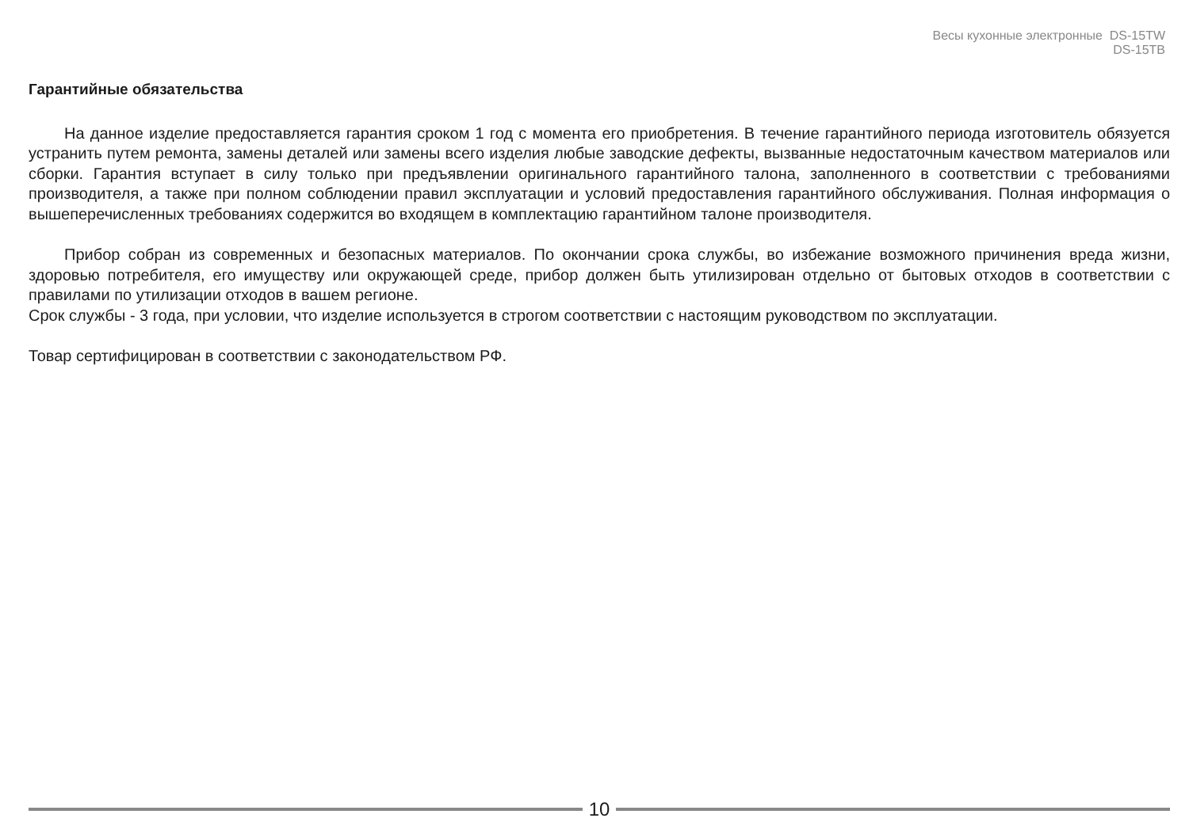Весы кухонные электронные DS-15TW
DS-15TB
Гарантийные обязательства
На данное изделие предоставляется гарантия сроком 1 год с момента его приобретения. В течение гарантийного периода изготовитель обязуется устранить путем ремонта, замены деталей или замены всего изделия любые заводские дефекты, вызванные недостаточным качеством материалов или сборки. Гарантия вступает в силу только при предъявлении оригинального гарантийного талона, заполненного в соответствии с требованиями производителя, а также при полном соблюдении правил эксплуатации и условий предоставления гарантийного обслуживания. Полная информация о вышеперечисленных требованиях содержится во входящем в комплектацию гарантийном талоне производителя.
Прибор собран из современных и безопасных материалов. По окончании срока службы, во избежание возможного причинения вреда жизни, здоровью потребителя, его имуществу или окружающей среде, прибор должен быть утилизирован отдельно от бытовых отходов в соответствии с правилами по утилизации отходов в вашем регионе.
Срок службы - 3 года, при условии, что изделие используется в строгом соответствии с настоящим руководством по эксплуатации.
Товар сертифицирован в соответствии с законодательством РФ.
10